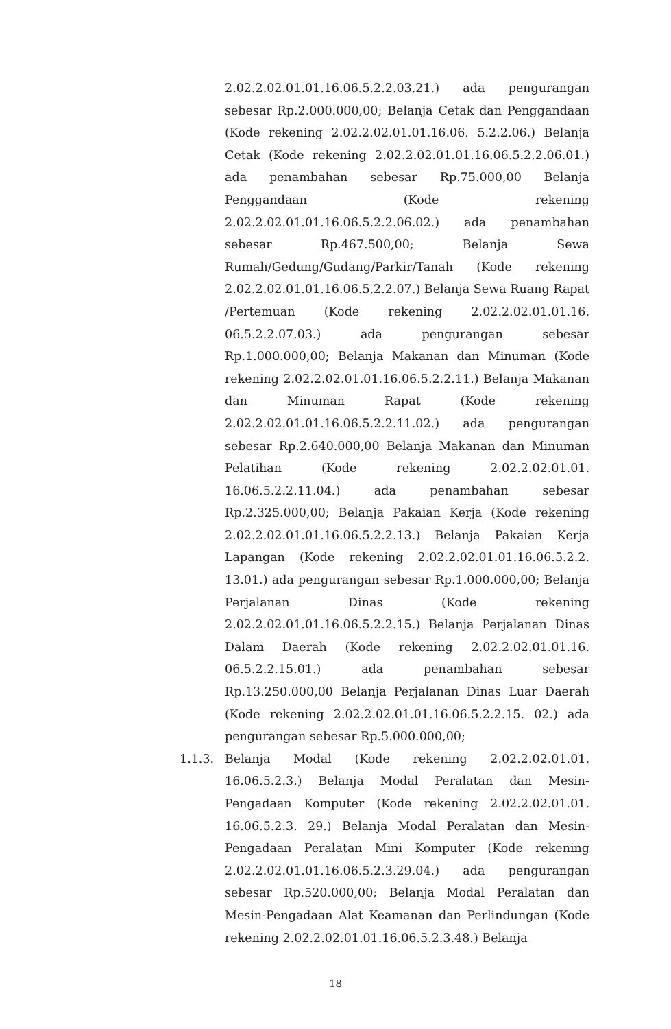2.02.2.02.01.01.16.06.5.2.2.03.21.) ada pengurangan sebesar Rp.2.000.000,00; Belanja Cetak dan Penggandaan (Kode rekening 2.02.2.02.01.01.16.06. 5.2.2.06.) Belanja Cetak (Kode rekening 2.02.2.02.01.01.16.06.5.2.2.06.01.) ada penambahan sebesar Rp.75.000,00 Belanja Penggandaan (Kode rekening 2.02.2.02.01.01.16.06.5.2.2.06.02.) ada penambahan sebesar Rp.467.500,00; Belanja Sewa Rumah/Gedung/Gudang/Parkir/Tanah (Kode rekening 2.02.2.02.01.01.16.06.5.2.2.07.) Belanja Sewa Ruang Rapat /Pertemuan (Kode rekening 2.02.2.02.01.01.16. 06.5.2.2.07.03.) ada pengurangan sebesar Rp.1.000.000,00; Belanja Makanan dan Minuman (Kode rekening 2.02.2.02.01.01.16.06.5.2.2.11.) Belanja Makanan dan Minuman Rapat (Kode rekening 2.02.2.02.01.01.16.06.5.2.2.11.02.) ada pengurangan sebesar Rp.2.640.000,00 Belanja Makanan dan Minuman Pelatihan (Kode rekening 2.02.2.02.01.01. 16.06.5.2.2.11.04.) ada penambahan sebesar Rp.2.325.000,00; Belanja Pakaian Kerja (Kode rekening 2.02.2.02.01.01.16.06.5.2.2.13.) Belanja Pakaian Kerja Lapangan (Kode rekening 2.02.2.02.01.01.16.06.5.2.2. 13.01.) ada pengurangan sebesar Rp.1.000.000,00; Belanja Perjalanan Dinas (Kode rekening 2.02.2.02.01.01.16.06.5.2.2.15.) Belanja Perjalanan Dinas Dalam Daerah (Kode rekening 2.02.2.02.01.01.16. 06.5.2.2.15.01.) ada penambahan sebesar Rp.13.250.000,00 Belanja Perjalanan Dinas Luar Daerah (Kode rekening 2.02.2.02.01.01.16.06.5.2.2.15. 02.) ada pengurangan sebesar Rp.5.000.000,00;
1.1.3. Belanja Modal (Kode rekening 2.02.2.02.01.01. 16.06.5.2.3.) Belanja Modal Peralatan dan Mesin-Pengadaan Komputer (Kode rekening 2.02.2.02.01.01. 16.06.5.2.3. 29.) Belanja Modal Peralatan dan Mesin-Pengadaan Peralatan Mini Komputer (Kode rekening 2.02.2.02.01.01.16.06.5.2.3.29.04.) ada pengurangan sebesar Rp.520.000,00; Belanja Modal Peralatan dan Mesin-Pengadaan Alat Keamanan dan Perlindungan (Kode rekening 2.02.2.02.01.01.16.06.5.2.3.48.) Belanja
18